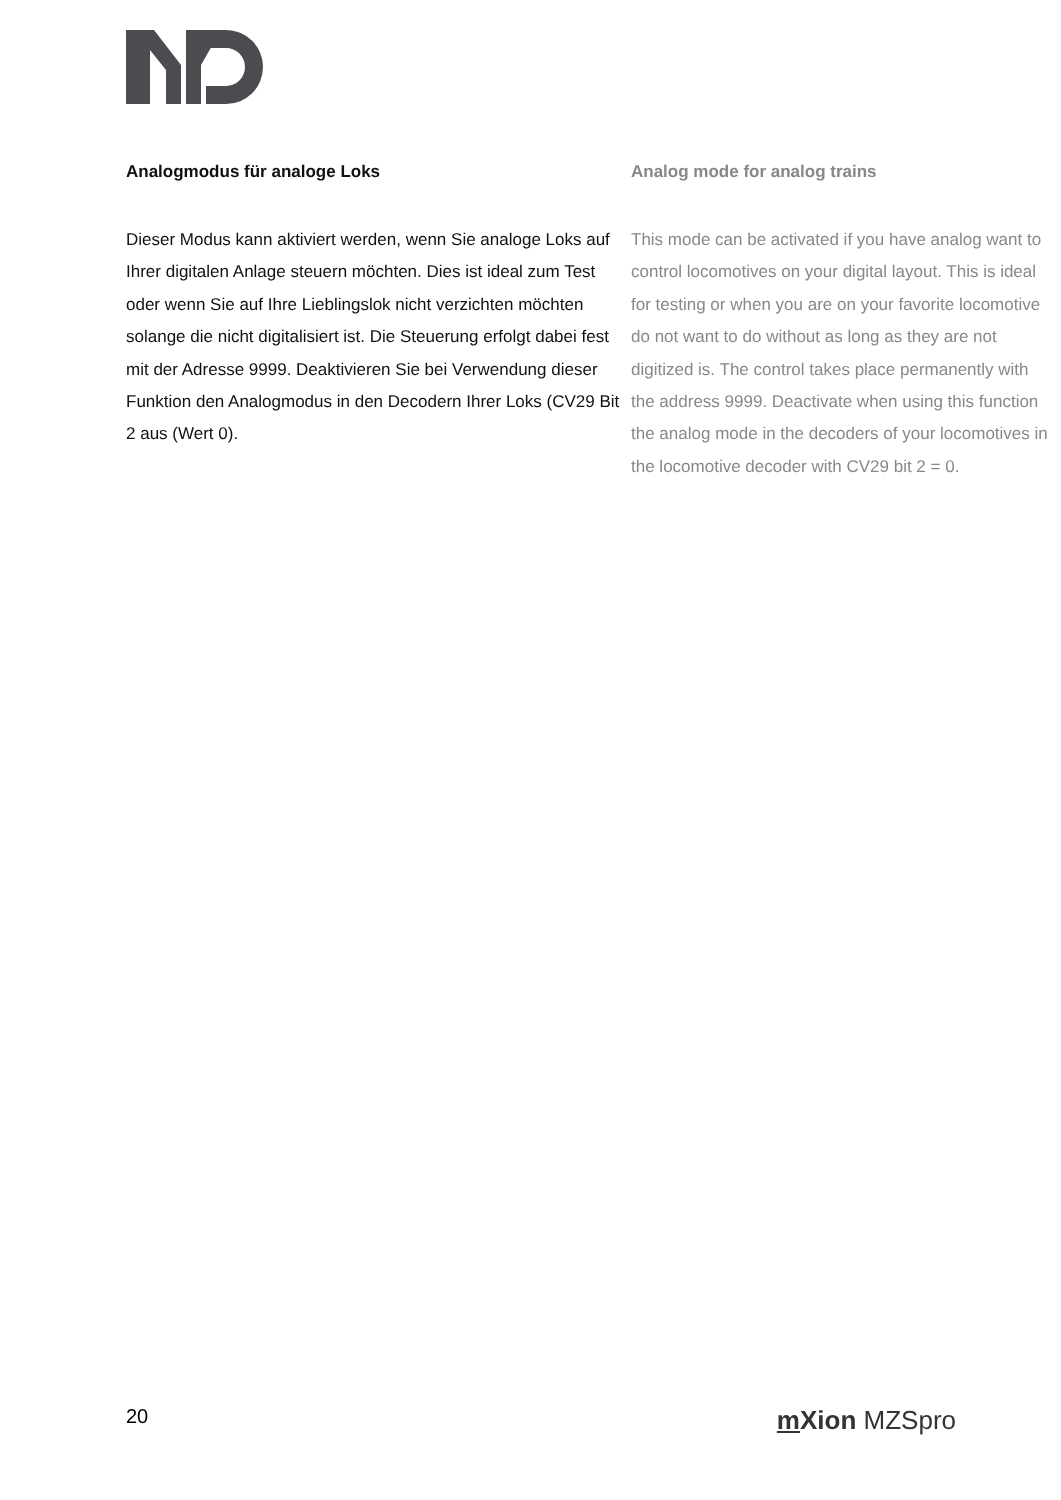Analogmodus für analoge Loks
Dieser Modus kann aktiviert werden, wenn Sie analoge Loks auf Ihrer digitalen Anlage steuern möchten. Dies ist ideal zum Test oder wenn Sie auf Ihre Lieblingslok nicht verzichten möchten solange die nicht digitalisiert ist. Die Steuerung erfolgt dabei fest mit der Adresse 9999. Deaktivieren Sie bei Verwendung dieser Funktion den Analogmodus in den Decodern Ihrer Loks (CV29 Bit 2 aus (Wert 0).
Analog mode for analog trains
This mode can be activated if you have analog want to control locomotives on your digital layout. This is ideal for testing or when you are on your favorite locomotive do not want to do without as long as they are not digitized is. The control takes place permanently with the address 9999. Deactivate when using this function the analog mode in the decoders of your locomotives in the locomotive decoder with CV29 bit 2 = 0.
20 m Xion MZSpro